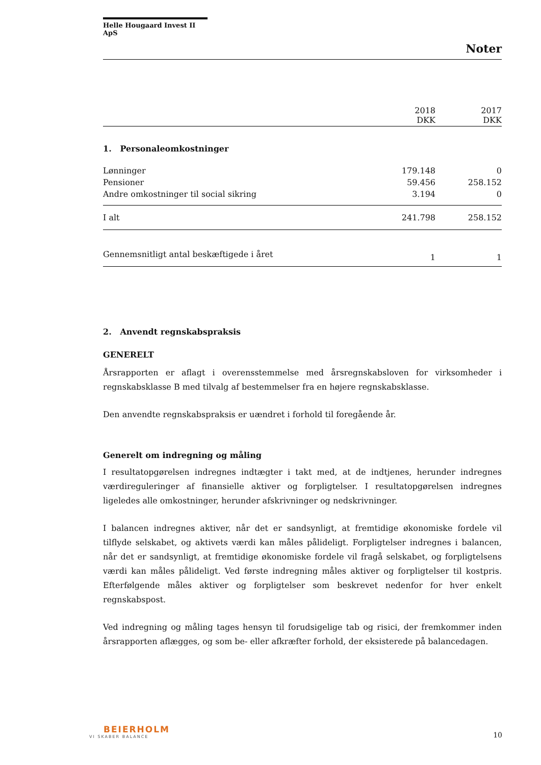Helle Hougaard Invest II ApS
Noter
| | 2018 DKK | 2017 DKK |
| --- | --- | --- |
| 1. Personaleomkostninger | | |
| Lønninger | 179.148 | 0 |
| Pensioner | 59.456 | 258.152 |
| Andre omkostninger til social sikring | 3.194 | 0 |
| I alt | 241.798 | 258.152 |
| Gennemsnitligt antal beskæftigede i året | 1 | 1 |
2. Anvendt regnskabspraksis
GENERELT
Årsrapporten er aflagt i overensstemmelse med årsregnskabsloven for virksomheder i regnskabsklasse B med tilvalg af bestemmelser fra en højere regnskabsklasse.
Den anvendte regnskabspraksis er uændret i forhold til foregående år.
Generelt om indregning og måling
I resultatopgørelsen indregnes indtægter i takt med, at de indtjenes, herunder indregnes værdireguleringer af finansielle aktiver og forpligtelser. I resultatopgørelsen indregnes ligeledes alle omkostninger, herunder afskrivninger og nedskrivninger.
I balancen indregnes aktiver, når det er sandsynligt, at fremtidige økonomiske fordele vil tilflyde selskabet, og aktivets værdi kan måles pålideligt. Forpligtelser indregnes i balancen, når det er sandsynligt, at fremtidige økonomiske fordele vil fragå selskabet, og forpligtelsens værdi kan måles pålideligt. Ved første indregning måles aktiver og forpligtelser til kostpris. Efterfølgende måles aktiver og forpligtelser som beskrevet nedenfor for hver enkelt regnskabspost.
Ved indregning og måling tages hensyn til forudsigelige tab og risici, der fremkommer inden årsrapporten aflægges, og som be- eller afkræfter forhold, der eksisterede på balancedagen.
BEIERHOLM
VI SKABER BALANCE
10